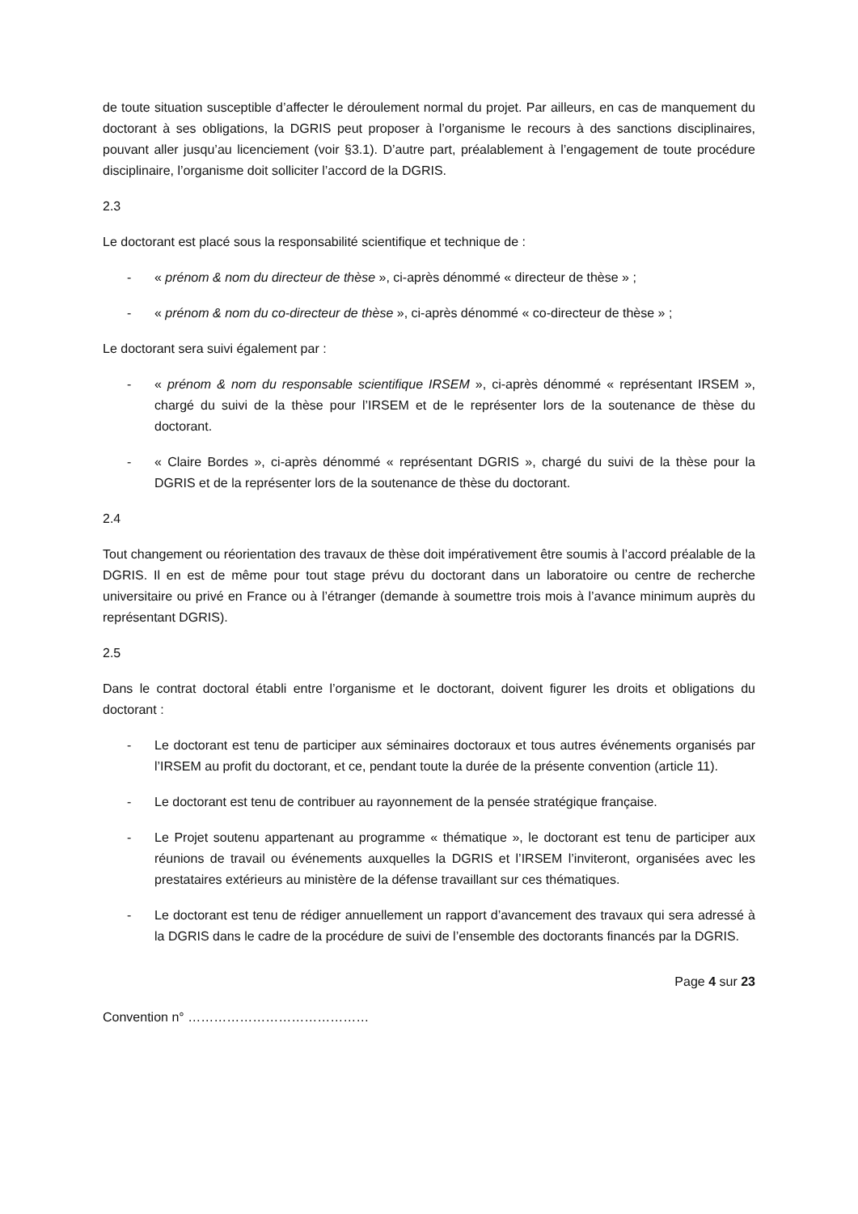de toute situation susceptible d’affecter le déroulement normal du projet. Par ailleurs, en cas de manquement du doctorant à ses obligations, la DGRIS peut proposer à l’organisme le recours à des sanctions disciplinaires, pouvant aller jusqu’au licenciement (voir §3.1). D’autre part, préalablement à l’engagement de toute procédure disciplinaire, l’organisme doit solliciter l’accord de la DGRIS.
2.3
Le doctorant est placé sous la responsabilité scientifique et technique de :
- « prénom & nom du directeur de thèse », ci-après dénommé « directeur de thèse » ;
- « prénom & nom du co-directeur de thèse », ci-après dénommé « co-directeur de thèse » ;
Le doctorant sera suivi également par :
- « prénom & nom du responsable scientifique IRSEM », ci-après dénommé « représentant IRSEM », chargé du suivi de la thèse pour l’IRSEM et de le représenter lors de la soutenance de thèse du doctorant.
- « Claire Bordes », ci-après dénommé « représentant DGRIS », chargé du suivi de la thèse pour la DGRIS et de la représenter lors de la soutenance de thèse du doctorant.
2.4
Tout changement ou réorientation des travaux de thèse doit impérativement être soumis à l’accord préalable de la DGRIS. Il en est de même pour tout stage prévu du doctorant dans un laboratoire ou centre de recherche universitaire ou privé en France ou à l’étranger (demande à soumettre trois mois à l’avance minimum auprès du représentant DGRIS).
2.5
Dans le contrat doctoral établi entre l’organisme et le doctorant, doivent figurer les droits et obligations du doctorant :
- Le doctorant est tenu de participer aux séminaires doctoraux et tous autres événements organisés par l’IRSEM au profit du doctorant, et ce, pendant toute la durée de la présente convention (article 11).
- Le doctorant est tenu de contribuer au rayonnement de la pensée stratégique française.
- Le Projet soutenu appartenant au programme « thématique », le doctorant est tenu de participer aux réunions de travail ou événements auxquelles la DGRIS et l’IRSEM l’inviteront, organisées avec les prestataires extérieurs au ministère de la défense travaillant sur ces thématiques.
- Le doctorant est tenu de rédiger annuellement un rapport d’avancement des travaux qui sera adressé à la DGRIS dans le cadre de la procédure de suivi de l’ensemble des doctorants financés par la DGRIS.
Page 4 sur 23
Convention n° ……………………………………